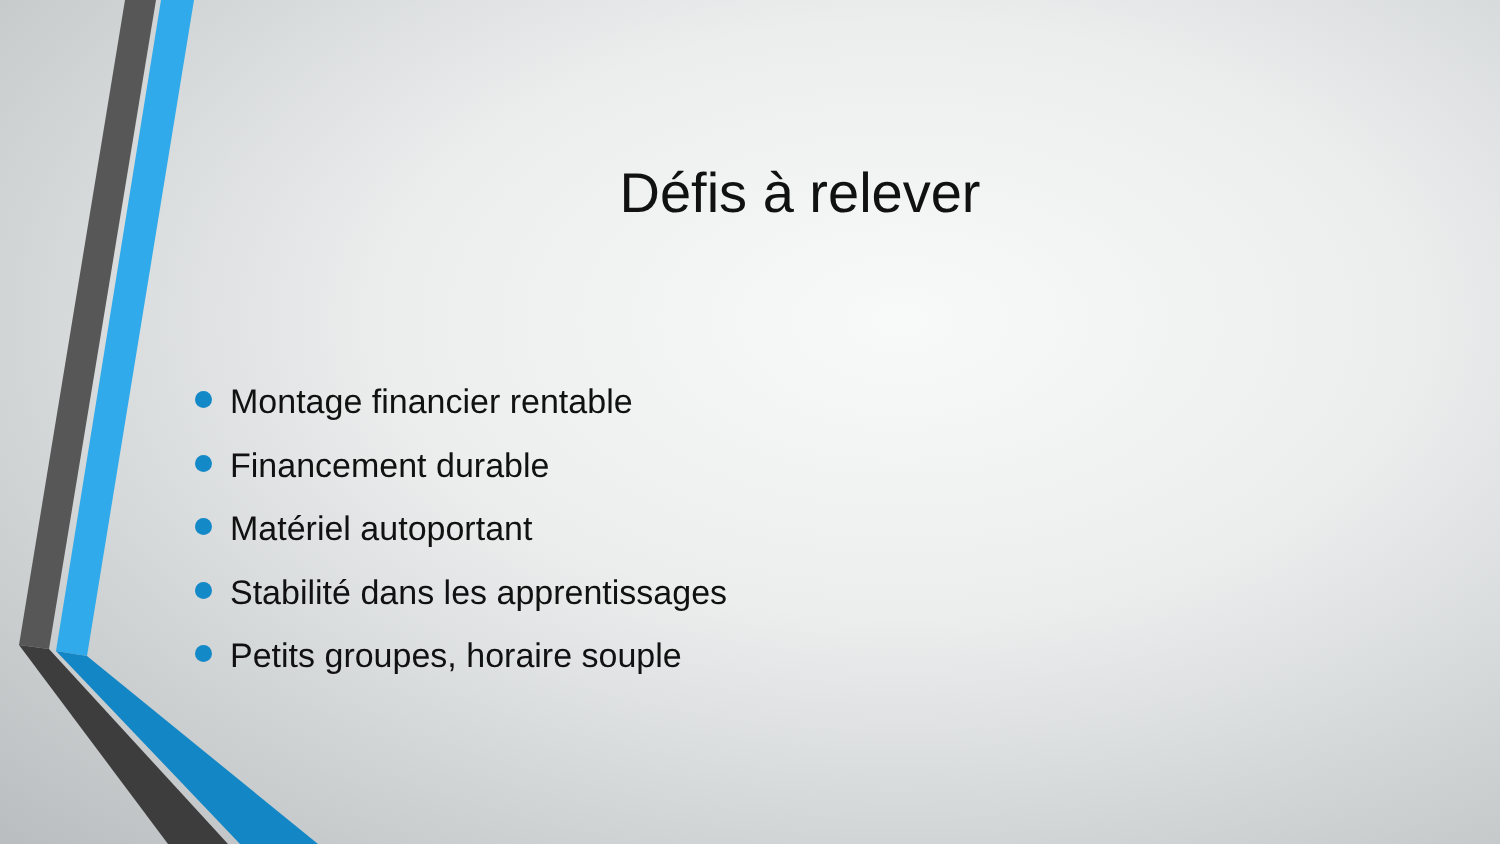Défis à relever
Montage financier rentable
Financement durable
Matériel autoportant
Stabilité dans les apprentissages
Petits groupes, horaire souple